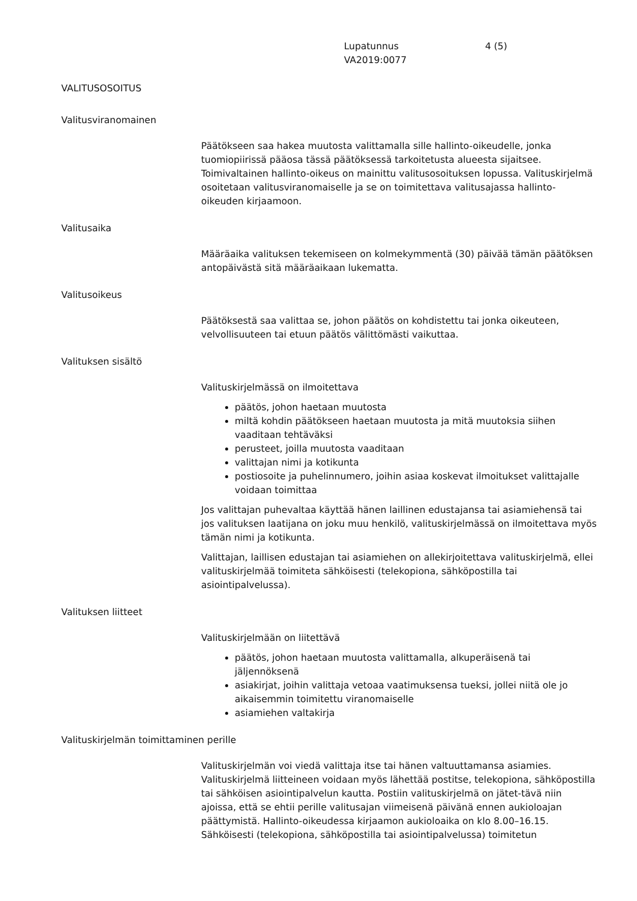Lupatunnus
VA2019:0077
4 (5)
VALITUSOSOITUS
Valitusviranomainen
Päätökseen saa hakea muutosta valittamalla sille hallinto-oikeudelle, jonka tuomiopiirissä pääosa tässä päätöksessä tarkoitetusta alueesta sijaitsee. Toimivaltainen hallinto-oikeus on mainittu valitusosoituksen lopussa. Valituskirjelmä osoitetaan valitusviranomaiselle ja se on toimitettava valitusajassa hallinto-oikeuden kirjaamoon.
Valitusaika
Määräaika valituksen tekemiseen on kolmekymmentä (30) päivää tämän päätöksen antopäivästä sitä määräaikaan lukematta.
Valitusoikeus
Päätöksestä saa valittaa se, johon päätös on kohdistettu tai jonka oikeuteen, velvollisuuteen tai etuun päätös välittömästi vaikuttaa.
Valituksen sisältö
Valituskirjelmässä on ilmoitettava
päätös, johon haetaan muutosta
miltä kohdin päätökseen haetaan muutosta ja mitä muutoksia siihen vaaditaan tehtäväksi
perusteet, joilla muutosta vaaditaan
valittajan nimi ja kotikunta
postiosoite ja puhelinnumero, joihin asiaa koskevat ilmoitukset valittajalle voidaan toimittaa
Jos valittajan puhevaltaa käyttää hänen laillinen edustajansa tai asiamiehensä tai jos valituksen laatijana on joku muu henkilö, valituskirjelmässä on ilmoitettava myös tämän nimi ja kotikunta.
Valittajan, laillisen edustajan tai asiamiehen on allekirjoitettava valituskirjelmä, ellei valituskirjelmää toimiteta sähköisesti (telekopiona, sähköpostilla tai asiointipalvelussa).
Valituksen liitteet
Valituskirjelmään on liitettävä
päätös, johon haetaan muutosta valittamalla, alkuperäisenä tai jäljennöksenä
asiakirjat, joihin valittaja vetoaa vaatimuksensa tueksi, jollei niitä ole jo aikaisemmin toimitettu viranomaiselle
asiamiehen valtakirja
Valituskirjelmän toimittaminen perille
Valituskirjelmän voi viedä valittaja itse tai hänen valtuuttamansa asiamies. Valituskirjelmä liitteineen voidaan myös lähettää postitse, telekopiona, sähköpostilla tai sähköisen asiointipalvelun kautta. Postiin valituskirjelmä on jätet-tävä niin ajoissa, että se ehtii perille valitusajan viimeisenä päivänä ennen aukioloajan päättymistä. Hallinto-oikeudessa kirjaamon aukioloaika on klo 8.00–16.15. Sähköisesti (telekopiona, sähköpostilla tai asiointipalvelussa) toimitetun